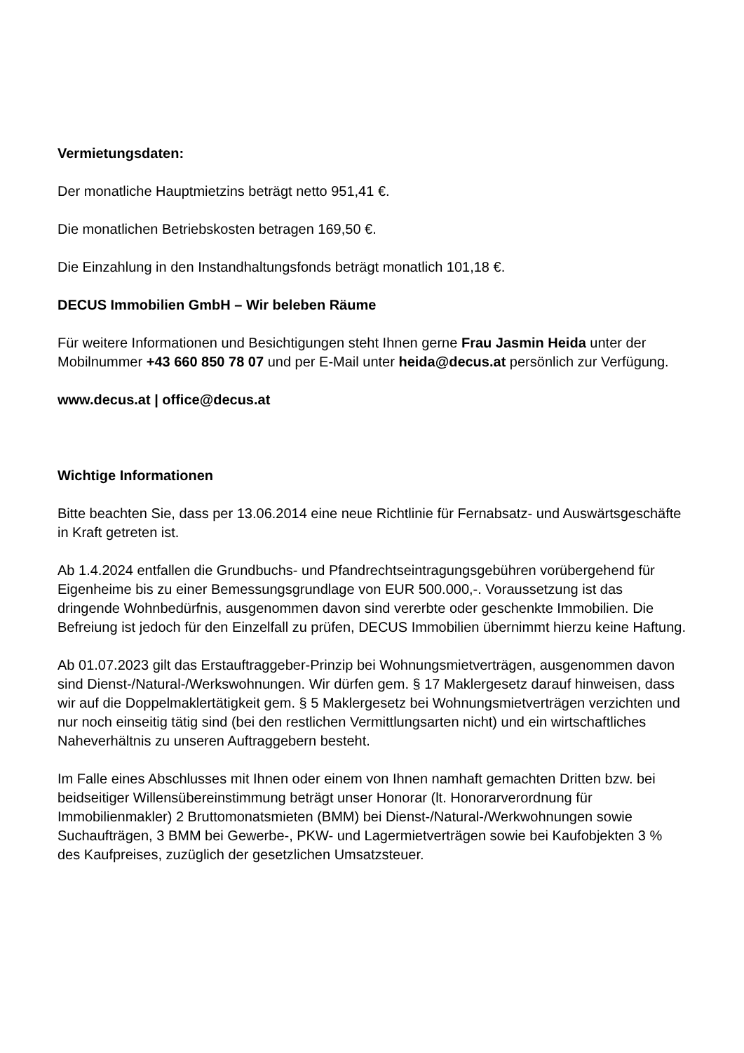Vermietungsdaten:
Der monatliche Hauptmietzins beträgt netto 951,41 €.
Die monatlichen Betriebskosten betragen 169,50 €.
Die Einzahlung in den Instandhaltungsfonds beträgt monatlich 101,18 €.
DECUS Immobilien GmbH – Wir beleben Räume
Für weitere Informationen und Besichtigungen steht Ihnen gerne Frau Jasmin Heida unter der Mobilnummer +43 660 850 78 07 und per E-Mail unter heida@decus.at persönlich zur Verfügung.
www.decus.at | office@decus.at
Wichtige Informationen
Bitte beachten Sie, dass per 13.06.2014 eine neue Richtlinie für Fernabsatz- und Auswärtsgeschäfte in Kraft getreten ist.
Ab 1.4.2024 entfallen die Grundbuchs- und Pfandrechtseintragungsgebühren vorübergehend für Eigenheime bis zu einer Bemessungsgrundlage von EUR 500.000,-. Voraussetzung ist das dringende Wohnbedürfnis, ausgenommen davon sind vererbte oder geschenkte Immobilien. Die Befreiung ist jedoch für den Einzelfall zu prüfen, DECUS Immobilien übernimmt hierzu keine Haftung.
Ab 01.07.2023 gilt das Erstauftraggeber-Prinzip bei Wohnungsmietverträgen, ausgenommen davon sind Dienst-/Natural-/Werkswohnungen. Wir dürfen gem. § 17 Maklergesetz darauf hinweisen, dass wir auf die Doppelmaklertätigkeit gem. § 5 Maklergesetz bei Wohnungsmietverträgen verzichten und nur noch einseitig tätig sind (bei den restlichen Vermittlungsarten nicht) und ein wirtschaftliches Naheverhältnis zu unseren Auftraggebern besteht.
Im Falle eines Abschlusses mit Ihnen oder einem von Ihnen namhaft gemachten Dritten bzw. bei beidseitiger Willensübereinstimmung beträgt unser Honorar (lt. Honorarverordnung für Immobilienmakler) 2 Bruttomonatsmieten (BMM) bei Dienst-/Natural-/Werkwohnungen sowie Suchaufträgen, 3 BMM bei Gewerbe-, PKW- und Lagermietverträgen sowie bei Kaufobjekten 3 % des Kaufpreises, zuzüglich der gesetzlichen Umsatzsteuer.